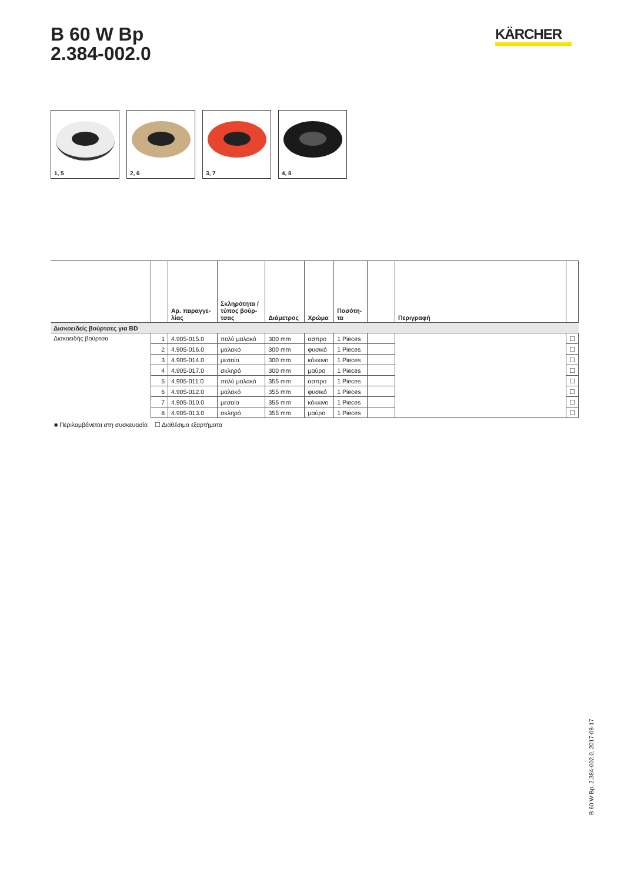B 60 W Bp
2.384-002.0
KÄRCHER
1, 5
2, 6
3, 7
4, 8
| | | Αρ. παραγγε- λίας | Σκληρότητα / τύπος βούρ- τσας | Διάμετρος | Χρώμα | Ποσότη- τα | | Περιγραφή | |
| --- | --- | --- | --- | --- | --- | --- | --- | --- | --- |
| Δισκοειδείς βούρτσες για BD | | | | | | | | | |
| Δισκοειδής βούρτσα | 1 | 4.905-015.0 | πολύ μαλακό | 300 mm | ασπρο | 1 Pieces | | | ☐ |
| | 2 | 4.905-016.0 | μαλακό | 300 mm | φυσικό | 1 Pieces | | | ☐ |
| | 3 | 4.905-014.0 | μεσαίο | 300 mm | κόκκινο | 1 Pieces | | | ☐ |
| | 4 | 4.905-017.0 | σκληρό | 300 mm | μαύρο | 1 Pieces | | | ☐ |
| | 5 | 4.905-011.0 | πολύ μαλακό | 355 mm | ασπρο | 1 Pieces | | | ☐ |
| | 6 | 4.905-012.0 | μαλακό | 355 mm | φυσικό | 1 Pieces | | | ☐ |
| | 7 | 4.905-010.0 | μεσαίο | 355 mm | κόκκινο | 1 Pieces | | | ☐ |
| | 8 | 4.905-013.0 | σκληρό | 355 mm | μαύρο | 1 Pieces | | | ☐ |
■ Περιλαμβάνεται στη συσκευασία ☐ Διαθέσιμα εξαρτήματα
B 60 W Bp, 2.384-002.0, 2017-08-17